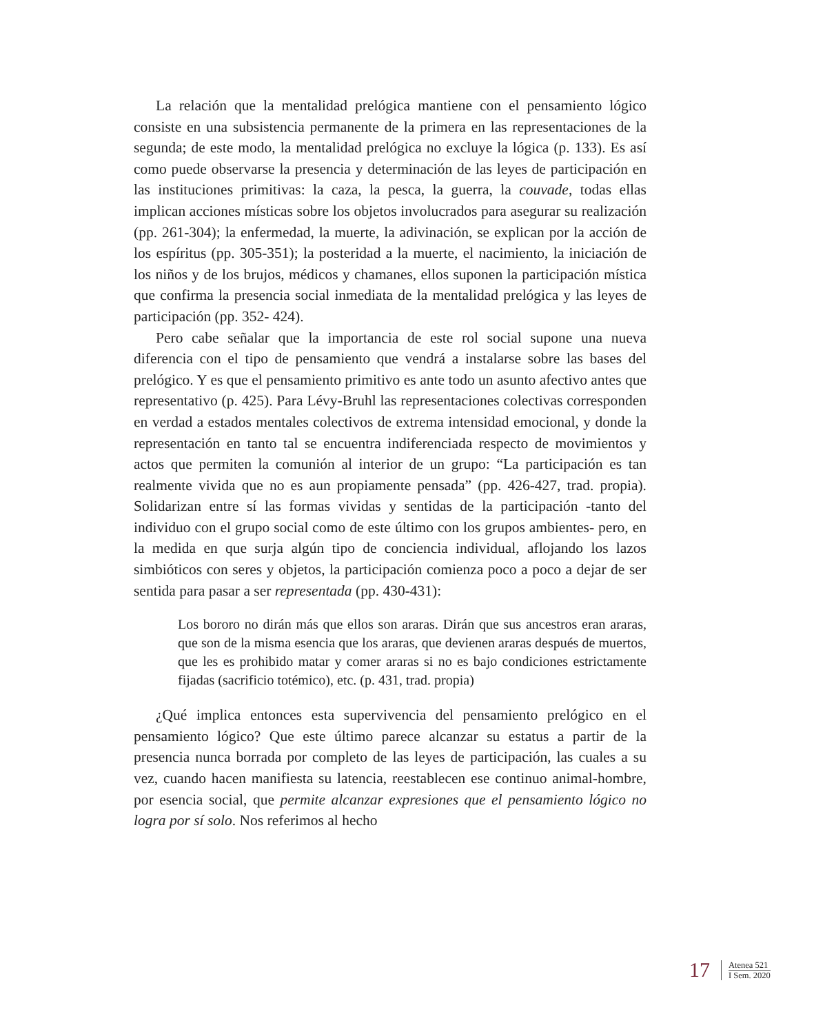La relación que la mentalidad prelógica mantiene con el pensamiento lógico consiste en una subsistencia permanente de la primera en las representaciones de la segunda; de este modo, la mentalidad prelógica no excluye la lógica (p. 133). Es así como puede observarse la presencia y determinación de las leyes de participación en las instituciones primitivas: la caza, la pesca, la guerra, la couvade, todas ellas implican acciones místicas sobre los objetos involucrados para asegurar su realización (pp. 261-304); la enfermedad, la muerte, la adivinación, se explican por la acción de los espíritus (pp. 305-351); la posteridad a la muerte, el nacimiento, la iniciación de los niños y de los brujos, médicos y chamanes, ellos suponen la participación mística que confirma la presencia social inmediata de la mentalidad prelógica y las leyes de participación (pp. 352- 424).
Pero cabe señalar que la importancia de este rol social supone una nueva diferencia con el tipo de pensamiento que vendrá a instalarse sobre las bases del prelógico. Y es que el pensamiento primitivo es ante todo un asunto afectivo antes que representativo (p. 425). Para Lévy-Bruhl las representaciones colectivas corresponden en verdad a estados mentales colectivos de extrema intensidad emocional, y donde la representación en tanto tal se encuentra indiferenciada respecto de movimientos y actos que permiten la comunión al interior de un grupo: “La participación es tan realmente vivida que no es aun propiamente pensada” (pp. 426-427, trad. propia). Solidarizan entre sí las formas vividas y sentidas de la participación -tanto del individuo con el grupo social como de este último con los grupos ambientes- pero, en la medida en que surja algún tipo de conciencia individual, aflojando los lazos simbióticos con seres y objetos, la participación comienza poco a poco a dejar de ser sentida para pasar a ser representada (pp. 430-431):
Los bororo no dirán más que ellos son araras. Dirán que sus ancestros eran araras, que son de la misma esencia que los araras, que devienen araras después de muertos, que les es prohibido matar y comer araras si no es bajo condiciones estrictamente fijadas (sacrificio totémico), etc. (p. 431, trad. propia)
¿Qué implica entonces esta supervivencia del pensamiento prelógico en el pensamiento lógico? Que este último parece alcanzar su estatus a partir de la presencia nunca borrada por completo de las leyes de participación, las cuales a su vez, cuando hacen manifiesta su latencia, reestablecen ese continuo animal-hombre, por esencia social, que permite alcanzar expresiones que el pensamiento lógico no logra por sí solo. Nos referimos al hecho
17
Atenea 521
I Sem. 2020